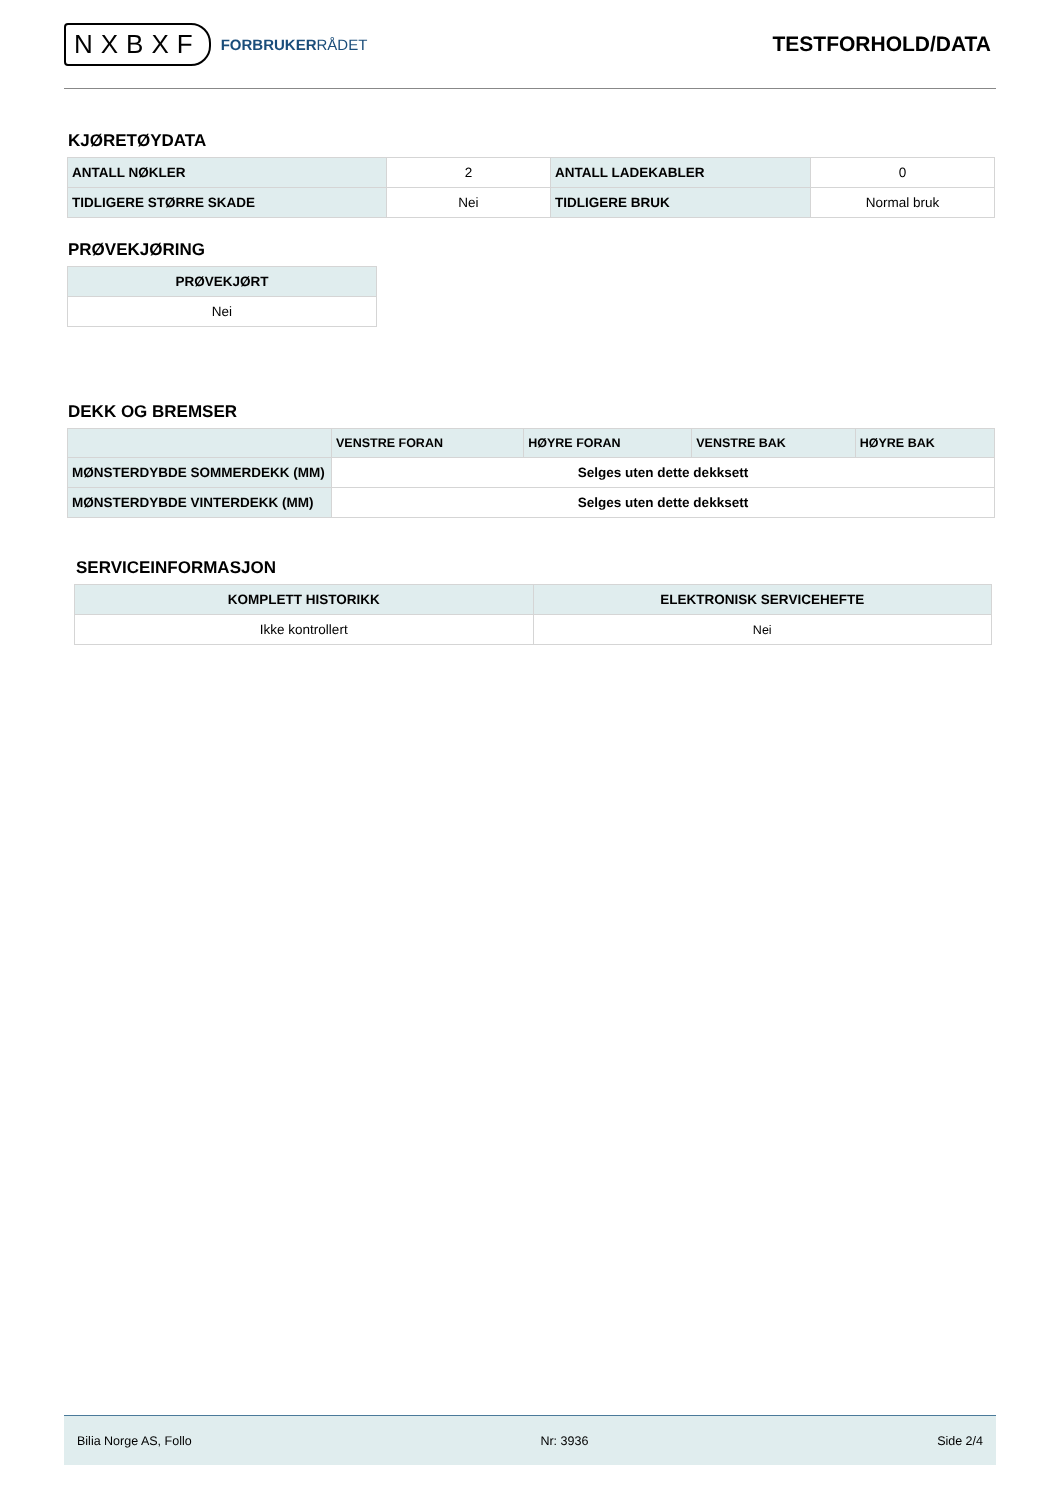NXBXF FORBRUKERRÅDET
TESTFORHOLD/DATA
KJØRETØYDATA
| ANTALL NØKLER | 2 | ANTALL LADEKABLER | 0 |
| TIDLIGERE STØRRE SKADE | Nei | TIDLIGERE BRUK | Normal bruk |
PRØVEKJØRING
| PRØVEKJØRT |
| --- |
| Nei |
DEKK OG BREMSER
| | VENSTRE FORAN | HØYRE FORAN | VENSTRE BAK | HØYRE BAK |
| --- | --- | --- | --- | --- |
| MØNSTERDYBDE SOMMERDEKK (MM) | Selges uten dette dekksett | | | |
| MØNSTERDYBDE VINTERDEKK (MM) | Selges uten dette dekksett | | | |
SERVICEINFORMASJON
| KOMPLETT HISTORIKK | ELEKTRONISK SERVICEHEFTE |
| --- | --- |
| Ikke kontrollert | Nei |
Bilia Norge AS, Follo Nr: 3936 Side 2/4